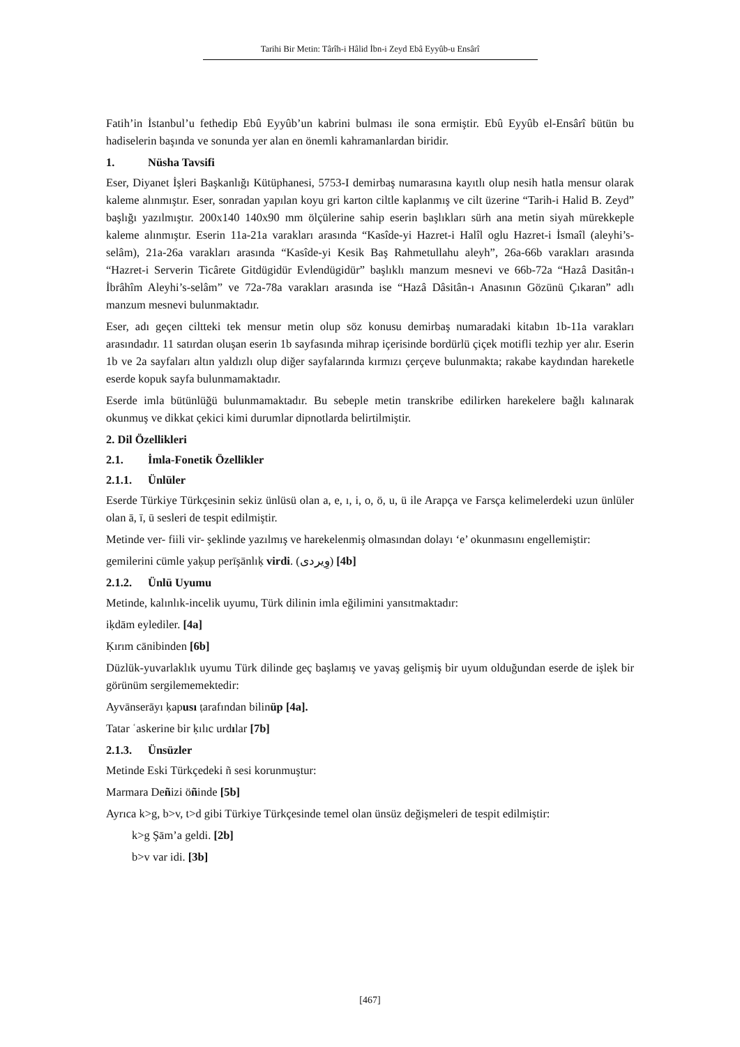Tarihi Bir Metin: Târîh-i Hâlid İbn-i Zeyd Ebâ Eyyûb-u Ensârî
Fatih’in İstanbul’u fethedip Ebû Eyyûb’un kabrini bulması ile sona ermiştir. Ebû Eyyûb el-Ensârî bütün bu hadiselerin başında ve sonunda yer alan en önemli kahramanlardan biridir.
1. Nüsha Tavsifi
Eser, Diyanet İşleri Başkanlığı Kütüphanesi, 5753-I demirbaş numarasına kayıtlı olup nesih hatla mensur olarak kaleme alınmıştır. Eser, sonradan yapılan koyu gri karton ciltle kaplanmış ve cilt üzerine “Tarih-i Halid B. Zeyd” başlığı yazılmıştır. 200x140 140x90 mm ölçülerine sahip eserin başlıkları sürh ana metin siyah mürekkeple kaleme alınmıştır. Eserin 11a-21a varakları arasında “Kasîde-yi Hazret-i Halîl oglu Hazret-i İsmaîl (aleyhi’s-selâm), 21a-26a varakları arasında “Kasîde-yi Kesik Baş Rahmetullahu aleyh”, 26a-66b varakları arasında “Hazret-i Serverin Ticârete Gitdügidür Evlendügidür” başlıklı manzum mesnevi ve 66b-72a “Hazâ Dasitân-ı İbrâhîm Aleyhi’s-selâm” ve 72a-78a varakları arasında ise “Hazâ Dâsitân-ı Anasının Gözünü Çıkaran” adlı manzum mesnevi bulunmaktadır.
Eser, adı geçen ciltteki tek mensur metin olup söz konusu demirbaş numaradaki kitabın 1b-11a varakları arasındadır. 11 satırdan oluşan eserin 1b sayfasında mihrap içerisinde bordürlü çiçek motifli tezhip yer alır. Eserin 1b ve 2a sayfaları altın yaldızlı olup diğer sayfalarında kırmızı çerçeve bulunmakta; rakabe kaydından hareketle eserde kopuk sayfa bulunmamaktadır.
Eserde imla bütünlüğü bulunmamaktadır. Bu sebeple metin transkribe edilirken harekelere bağlı kalınarak okunmuş ve dikkat çekici kimi durumlar dipnotlarda belirtilmiştir.
2. Dil Özellikleri
2.1. İmla-Fonetik Özellikler
2.1.1. Ünlüler
Eserde Türkiye Türkçesinin sekiz ünlüsü olan a, e, ı, i, o, ö, u, ü ile Arapça ve Farsça kelimelerdeki uzun ünlüler olan ā, ī, ū sesleri de tespit edilmiştir.
Metinde ver- fiili vir- şeklinde yazılmış ve harekelenmiş olmasından dolayı ‘e’ okunmasını engellemiştir:
gemilerini cümle yaḳup perīşānlıḳ virdi. (وِيردى) [4b]
2.1.2. Ünlü Uyumu
Metinde, kalınlık-incelik uyumu, Türk dilinin imla eğilimini yansıtmaktadır:
iḳdām eylediler. [4a]
Ḳırım cānibinden [6b]
Düzlük-yuvarlaklık uyumu Türk dilinde geç başlamış ve yavaş gelişmiş bir uyum olduğundan eserde de işlek bir görünüm sergilememektedir:
Ayvānserāyı ḳapusı ṭarafından bilinüp [4a].
Tatar ʿaskerine bir ḳılıc urdılar [7b]
2.1.3. Ünsüzler
Metinde Eski Türkçedeki ñ sesi korunmuştur:
Marmara Deñizi öñinde [5b]
Ayrıca k>g, b>v, t>d gibi Türkiye Türkçesinde temel olan ünsüz değişmeleri de tespit edilmiştir:
k>g Şām’a geldi. [2b]
b>v var idi. [3b]
[467]